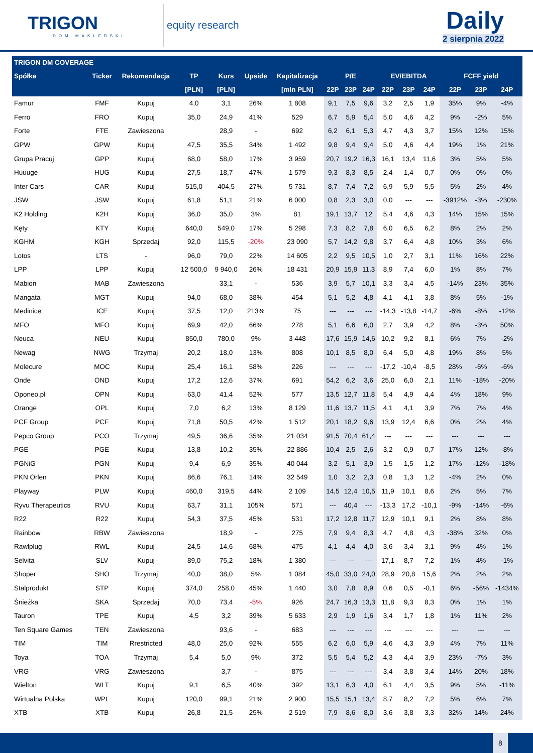TRIGON
DOM MAKLERSKI
equity research
Daily
2 sierpnia 2022
| TRIGON DM COVERAGE | | | | | | | | | | | | | | | |
| --- | --- | --- | --- | --- | --- | --- | --- | --- | --- | --- | --- | --- | --- | --- | --- |
| Spółka | Ticker | Rekomendacja | TP | Kurs | Upside | Kapitalizacja | P/E | | | EV/EBITDA | | | FCFF yield | | |
| | | | [PLN] | [PLN] | | [mln PLN] | 22P | 23P | 24P | 22P | 23P | 24P | 22P | 23P | 24P |
| Famur | FMF | Kupuj | 4,0 | 3,1 | 26% | 1 808 | 9,1 | 7,5 | 9,6 | 3,2 | 2,5 | 1,9 | 35% | 9% | -4% |
| Ferro | FRO | Kupuj | 35,0 | 24,9 | 41% | 529 | 6,7 | 5,9 | 5,4 | 5,0 | 4,6 | 4,2 | 9% | -2% | 5% |
| Forte | FTE | Zawieszona | | 28,9 | - | 692 | 6,2 | 6,1 | 5,3 | 4,7 | 4,3 | 3,7 | 15% | 12% | 15% |
| GPW | GPW | Kupuj | 47,5 | 35,5 | 34% | 1 492 | 9,8 | 9,4 | 9,4 | 5,0 | 4,6 | 4,4 | 19% | 1% | 21% |
| Grupa Pracuj | GPP | Kupuj | 68,0 | 58,0 | 17% | 3 959 | 20,7 | 19,2 | 16,3 | 16,1 | 13,4 | 11,6 | 3% | 5% | 5% |
| Huuuge | HUG | Kupuj | 27,5 | 18,7 | 47% | 1 579 | 9,3 | 8,3 | 8,5 | 2,4 | 1,4 | 0,7 | 0% | 0% | 0% |
| Inter Cars | CAR | Kupuj | 515,0 | 404,5 | 27% | 5 731 | 8,7 | 7,4 | 7,2 | 6,9 | 5,9 | 5,5 | 5% | 2% | 4% |
| JSW | JSW | Kupuj | 61,8 | 51,1 | 21% | 6 000 | 0,8 | 2,3 | 3,0 | 0,0 | --- | --- | -3912% | -3% | -230% |
| K2 Holding | K2H | Kupuj | 36,0 | 35,0 | 3% | 81 | 19,1 | 13,7 | 12 | 5,4 | 4,6 | 4,3 | 14% | 15% | 15% |
| Kęty | KTY | Kupuj | 640,0 | 549,0 | 17% | 5 298 | 7,3 | 8,2 | 7,8 | 6,0 | 6,5 | 6,2 | 8% | 2% | 2% |
| KGHM | KGH | Sprzedaj | 92,0 | 115,5 | -20% | 23 090 | 5,7 | 14,2 | 9,8 | 3,7 | 6,4 | 4,8 | 10% | 3% | 6% |
| Lotos | LTS | - | 96,0 | 79,0 | 22% | 14 605 | 2,2 | 9,5 | 10,5 | 1,0 | 2,7 | 3,1 | 11% | 16% | 22% |
| LPP | LPP | Kupuj | 12 500,0 | 9 940,0 | 26% | 18 431 | 20,9 | 15,9 | 11,3 | 8,9 | 7,4 | 6,0 | 1% | 8% | 7% |
| Mabion | MAB | Zawieszona | | 33,1 | - | 536 | 3,9 | 5,7 | 10,1 | 3,3 | 3,4 | 4,5 | -14% | 23% | 35% |
| Mangata | MGT | Kupuj | 94,0 | 68,0 | 38% | 454 | 5,1 | 5,2 | 4,8 | 4,1 | 4,1 | 3,8 | 8% | 5% | -1% |
| Medinice | ICE | Kupuj | 37,5 | 12,0 | 213% | 75 | --- | --- | --- | -14,3 | -13,8 | -14,7 | -6% | -8% | -12% |
| MFO | MFO | Kupuj | 69,9 | 42,0 | 66% | 278 | 5,1 | 6,6 | 6,0 | 2,7 | 3,9 | 4,2 | 8% | -3% | 50% |
| Neuca | NEU | Kupuj | 850,0 | 780,0 | 9% | 3 448 | 17,6 | 15,9 | 14,6 | 10,2 | 9,2 | 8,1 | 6% | 7% | -2% |
| Newag | NWG | Trzymaj | 20,2 | 18,0 | 13% | 808 | 10,1 | 8,5 | 8,0 | 6,4 | 5,0 | 4,8 | 19% | 8% | 5% |
| Molecure | MOC | Kupuj | 25,4 | 16,1 | 58% | 226 | --- | --- | --- | -17,2 | -10,4 | -8,5 | 28% | -6% | -6% |
| Onde | OND | Kupuj | 17,2 | 12,6 | 37% | 691 | 54,2 | 6,2 | 3,6 | 25,0 | 6,0 | 2,1 | 11% | -18% | -20% |
| Oponeo.pl | OPN | Kupuj | 63,0 | 41,4 | 52% | 577 | 13,5 | 12,7 | 11,8 | 5,4 | 4,9 | 4,4 | 4% | 18% | 9% |
| Orange | OPL | Kupuj | 7,0 | 6,2 | 13% | 8 129 | 11,6 | 13,7 | 11,5 | 4,1 | 4,1 | 3,9 | 7% | 7% | 4% |
| PCF Group | PCF | Kupuj | 71,8 | 50,5 | 42% | 1 512 | 20,1 | 18,2 | 9,6 | 13,9 | 12,4 | 6,6 | 0% | 2% | 4% |
| Pepco Group | PCO | Trzymaj | 49,5 | 36,6 | 35% | 21 034 | 91,5 | 70,4 | 61,4 | --- | --- | --- | --- | --- | --- |
| PGE | PGE | Kupuj | 13,8 | 10,2 | 35% | 22 886 | 10,4 | 2,5 | 2,6 | 3,2 | 0,9 | 0,7 | 17% | 12% | -8% |
| PGNiG | PGN | Kupuj | 9,4 | 6,9 | 35% | 40 044 | 3,2 | 5,1 | 3,9 | 1,5 | 1,5 | 1,2 | 17% | -12% | -18% |
| PKN Orlen | PKN | Kupuj | 86,6 | 76,1 | 14% | 32 549 | 1,0 | 3,2 | 2,3 | 0,8 | 1,3 | 1,2 | -4% | 2% | 0% |
| Playway | PLW | Kupuj | 460,0 | 319,5 | 44% | 2 109 | 14,5 | 12,4 | 10,5 | 11,9 | 10,1 | 8,6 | 2% | 5% | 7% |
| Ryvu Therapeutics | RVU | Kupuj | 63,7 | 31,1 | 105% | 571 | --- | 40,4 | --- | -13,3 | 17,2 | -10,1 | -9% | -14% | -6% |
| R22 | R22 | Kupuj | 54,3 | 37,5 | 45% | 531 | 17,2 | 12,8 | 11,7 | 12,9 | 10,1 | 9,1 | 2% | 8% | 8% |
| Rainbow | RBW | Zawieszona | | 18,9 | - | 275 | 7,9 | 9,4 | 8,3 | 4,7 | 4,8 | 4,3 | -38% | 32% | 0% |
| Rawlplug | RWL | Kupuj | 24,5 | 14,6 | 68% | 475 | 4,1 | 4,4 | 4,0 | 3,6 | 3,4 | 3,1 | 9% | 4% | 1% |
| Selvita | SLV | Kupuj | 89,0 | 75,2 | 18% | 1 380 | --- | --- | --- | 17,1 | 8,7 | 7,2 | 1% | 4% | -1% |
| Shoper | SHO | Trzymaj | 40,0 | 38,0 | 5% | 1 084 | 45,0 | 33,0 | 24,0 | 28,9 | 20,8 | 15,6 | 2% | 2% | 2% |
| Stalprodukt | STP | Kupuj | 374,0 | 258,0 | 45% | 1 440 | 3,0 | 7,8 | 8,9 | 0,6 | 0,5 | -0,1 | 6% | -56% | -1434% |
| Śnieżka | SKA | Sprzedaj | 70,0 | 73,4 | -5% | 926 | 24,7 | 16,3 | 13,3 | 11,8 | 9,3 | 8,3 | 0% | 1% | 1% |
| Tauron | TPE | Kupuj | 4,5 | 3,2 | 39% | 5 633 | 2,9 | 1,9 | 1,6 | 3,4 | 1,7 | 1,8 | 1% | 11% | 2% |
| Ten Square Games | TEN | Zawieszona | | 93,6 | - | 683 | --- | --- | --- | --- | --- | --- | --- | --- | --- |
| TIM | TIM | Rrestricted | 48,0 | 25,0 | 92% | 555 | 6,2 | 6,0 | 5,9 | 4,6 | 4,3 | 3,9 | 4% | 7% | 11% |
| Toya | TOA | Trzymaj | 5,4 | 5,0 | 9% | 372 | 5,5 | 5,4 | 5,2 | 4,3 | 4,4 | 3,9 | 23% | -7% | 3% |
| VRG | VRG | Zawieszona | | 3,7 | - | 875 | --- | --- | --- | 3,4 | 3,8 | 3,4 | 14% | 20% | 18% |
| Wielton | WLT | Kupuj | 9,1 | 6,5 | 40% | 392 | 13,1 | 6,3 | 4,0 | 6,1 | 4,4 | 3,5 | 9% | 5% | -11% |
| Wirtualna Polska | WPL | Kupuj | 120,0 | 99,1 | 21% | 2 900 | 15,5 | 15,1 | 13,4 | 8,7 | 8,2 | 7,2 | 5% | 6% | 7% |
| XTB | XTB | Kupuj | 26,8 | 21,5 | 25% | 2 519 | 7,9 | 8,6 | 8,0 | 3,6 | 3,8 | 3,3 | 32% | 14% | 24% |
8